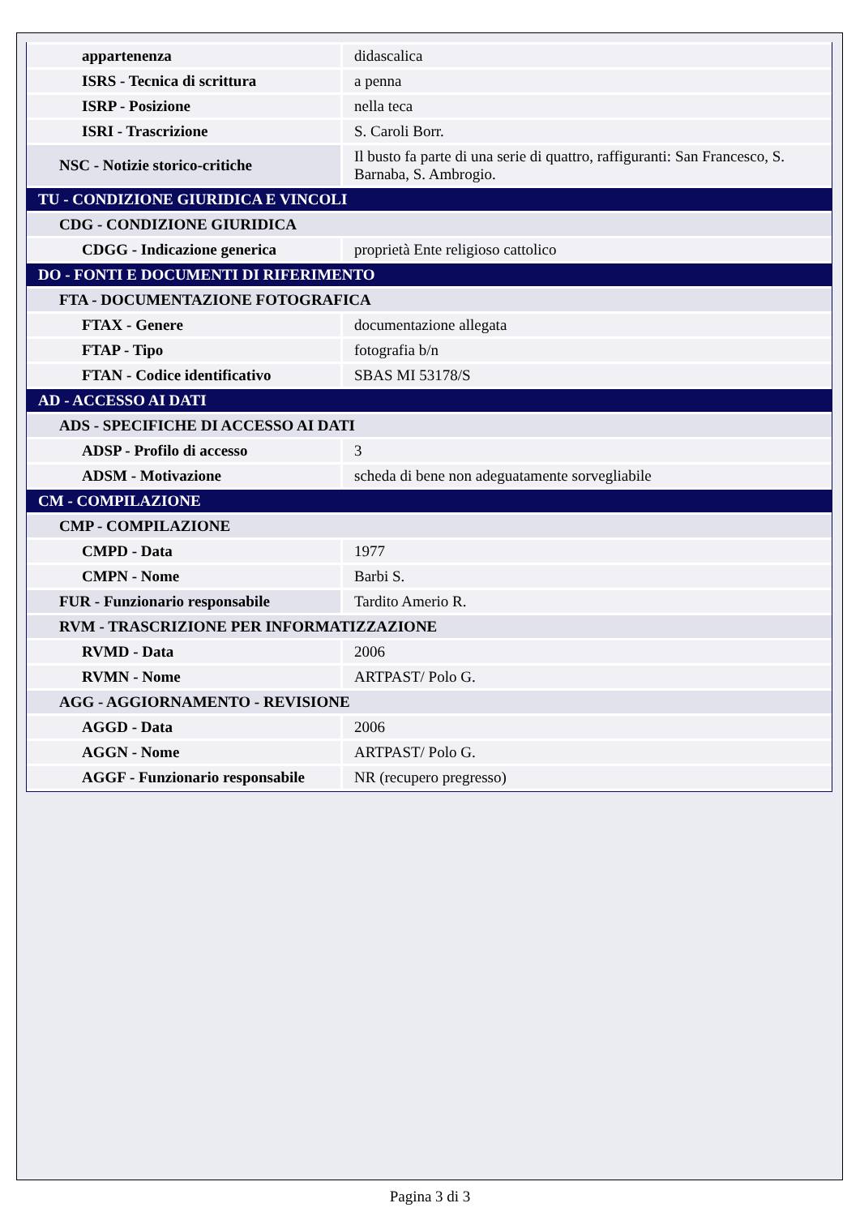| appartenenza | didascalica |
| ISRS - Tecnica di scrittura | a penna |
| ISRP - Posizione | nella teca |
| ISRI - Trascrizione | S. Caroli Borr. |
| NSC - Notizie storico-critiche | Il busto fa parte di una serie di quattro, raffiguranti: San Francesco, S. Barnaba, S. Ambrogio. |
| TU - CONDIZIONE GIURIDICA E VINCOLI | |
| CDG - CONDIZIONE GIURIDICA | |
| CDGG - Indicazione generica | proprietà Ente religioso cattolico |
| DO - FONTI E DOCUMENTI DI RIFERIMENTO | |
| FTA - DOCUMENTAZIONE FOTOGRAFICA | |
| FTAX - Genere | documentazione allegata |
| FTAP - Tipo | fotografia b/n |
| FTAN - Codice identificativo | SBAS MI 53178/S |
| AD - ACCESSO AI DATI | |
| ADS - SPECIFICHE DI ACCESSO AI DATI | |
| ADSP - Profilo di accesso | 3 |
| ADSM - Motivazione | scheda di bene non adeguatamente sorvegliabile |
| CM - COMPILAZIONE | |
| CMP - COMPILAZIONE | |
| CMPD - Data | 1977 |
| CMPN - Nome | Barbi S. |
| FUR - Funzionario responsabile | Tardito Amerio R. |
| RVM - TRASCRIZIONE PER INFORMATIZZAZIONE | |
| RVMD - Data | 2006 |
| RVMN - Nome | ARTPAST/ Polo G. |
| AGG - AGGIORNAMENTO - REVISIONE | |
| AGGD - Data | 2006 |
| AGGN - Nome | ARTPAST/ Polo G. |
| AGGF - Funzionario responsabile | NR (recupero pregresso) |
Pagina 3 di 3